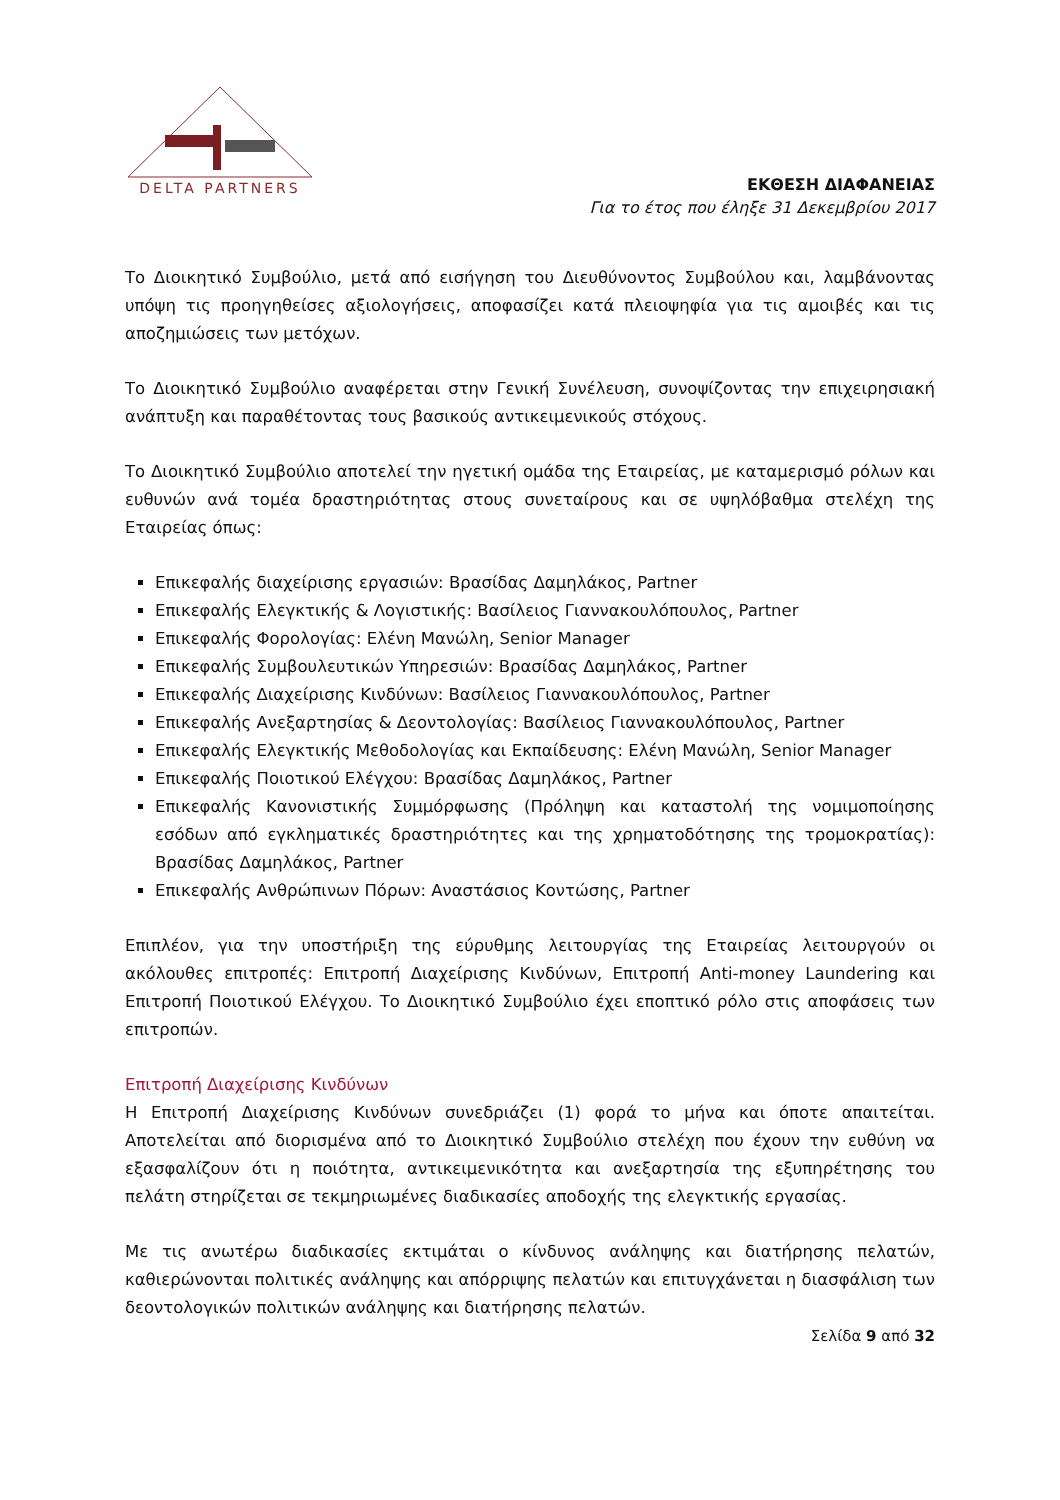DELTA PARTNERS
ΕΚΘΕΣΗ ΔΙΑΦΑΝΕΙΑΣ
Για το έτος που έληξε 31 Δεκεμβρίου 2017
Το Διοικητικό Συμβούλιο, μετά από εισήγηση του Διευθύνοντος Συμβούλου και, λαμβάνοντας υπόψη τις προηγηθείσες αξιολογήσεις, αποφασίζει κατά πλειοψηφία για τις αμοιβές και τις αποζημιώσεις των μετόχων.
Το Διοικητικό Συμβούλιο αναφέρεται στην Γενική Συνέλευση, συνοψίζοντας την επιχειρησιακή ανάπτυξη και παραθέτοντας τους βασικούς αντικειμενικούς στόχους.
Το Διοικητικό Συμβούλιο αποτελεί την ηγετική ομάδα της Εταιρείας, με καταμερισμό ρόλων και ευθυνών ανά τομέα δραστηριότητας στους συνεταίρους και σε υψηλόβαθμα στελέχη της Εταιρείας όπως:
Επικεφαλής διαχείρισης εργασιών: Βρασίδας Δαμηλάκος, Partner
Επικεφαλής Ελεγκτικής & Λογιστικής: Βασίλειος Γιαννακουλόπουλος, Partner
Επικεφαλής Φορολογίας: Ελένη Μανώλη, Senior Manager
Επικεφαλής Συμβουλευτικών Υπηρεσιών: Βρασίδας Δαμηλάκος, Partner
Επικεφαλής Διαχείρισης Κινδύνων: Βασίλειος Γιαννακουλόπουλος, Partner
Επικεφαλής Ανεξαρτησίας & Δεοντολογίας: Βασίλειος Γιαννακουλόπουλος, Partner
Επικεφαλής Ελεγκτικής Μεθοδολογίας και Εκπαίδευσης: Ελένη Μανώλη, Senior Manager
Επικεφαλής Ποιοτικού Ελέγχου: Βρασίδας Δαμηλάκος, Partner
Επικεφαλής Κανονιστικής Συμμόρφωσης (Πρόληψη και καταστολή της νομιμοποίησης εσόδων από εγκληματικές δραστηριότητες και της χρηματοδότησης της τρομοκρατίας): Βρασίδας Δαμηλάκος, Partner
Επικεφαλής Ανθρώπινων Πόρων: Αναστάσιος Κοντώσης, Partner
Επιπλέον, για την υποστήριξη της εύρυθμης λειτουργίας της Εταιρείας λειτουργούν οι ακόλουθες επιτροπές: Επιτροπή Διαχείρισης Κινδύνων, Επιτροπή Anti-money Laundering και Επιτροπή Ποιοτικού Ελέγχου. Το Διοικητικό Συμβούλιο έχει εποπτικό ρόλο στις αποφάσεις των επιτροπών.
Επιτροπή Διαχείρισης Κινδύνων
Η Επιτροπή Διαχείρισης Κινδύνων συνεδριάζει (1) φορά το μήνα και όποτε απαιτείται. Αποτελείται από διορισμένα από το Διοικητικό Συμβούλιο στελέχη που έχουν την ευθύνη να εξασφαλίζουν ότι η ποιότητα, αντικειμενικότητα και ανεξαρτησία της εξυπηρέτησης του πελάτη στηρίζεται σε τεκμηριωμένες διαδικασίες αποδοχής της ελεγκτικής εργασίας.
Με τις ανωτέρω διαδικασίες εκτιμάται ο κίνδυνος ανάληψης και διατήρησης πελατών, καθιερώνονται πολιτικές ανάληψης και απόρριψης πελατών και επιτυγχάνεται η διασφάλιση των δεοντολογικών πολιτικών ανάληψης και διατήρησης πελατών.
Σελίδα 9 από 32